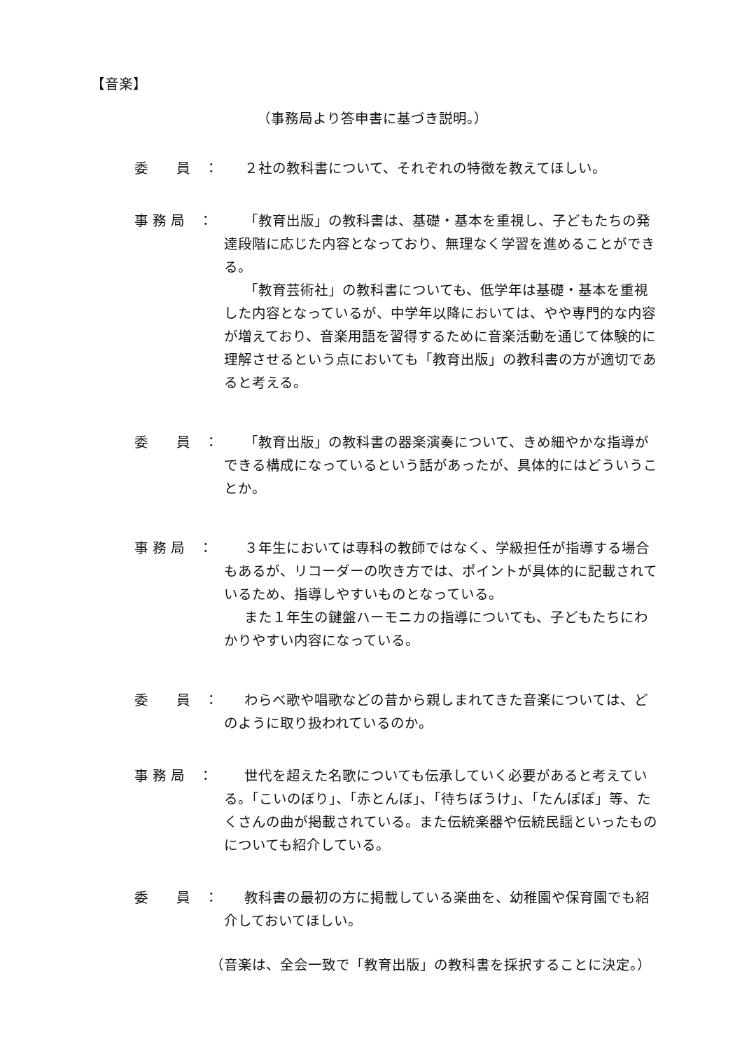【音楽】
（事務局より答申書に基づき説明。）
委　　員　：
２社の教科書について、それぞれの特徴を教えてほしい。
事 務 局　：
「教育出版」の教科書は、基礎・基本を重視し、子どもたちの発達段階に応じた内容となっており、無理なく学習を進めることができる。
「教育芸術社」の教科書についても、低学年は基礎・基本を重視した内容となっているが、中学年以降においては、やや専門的な内容が増えており、音楽用語を習得するために音楽活動を通じて体験的に理解させるという点においても「教育出版」の教科書の方が適切であると考える。
委　　員　：
「教育出版」の教科書の器楽演奏について、きめ細やかな指導ができる構成になっているという話があったが、具体的にはどういうことか。
事 務 局　：
３年生においては専科の教師ではなく、学級担任が指導する場合もあるが、リコーダーの吹き方では、ポイントが具体的に記載されているため、指導しやすいものとなっている。
また１年生の鍵盤ハーモニカの指導についても、子どもたちにわかりやすい内容になっている。
委　　員　：
わらべ歌や唱歌などの昔から親しまれてきた音楽については、どのように取り扱われているのか。
事 務 局　：
世代を超えた名歌についても伝承していく必要があると考えている。「こいのぼり」、「赤とんぼ」、「待ちぼうけ」、「たんぽぽ」等、たくさんの曲が掲載されている。また伝統楽器や伝統民謡といったものについても紹介している。
委　　員　：
教科書の最初の方に掲載している楽曲を、幼稚園や保育園でも紹介しておいてほしい。
（音楽は、全会一致で「教育出版」の教科書を採択することに決定。）